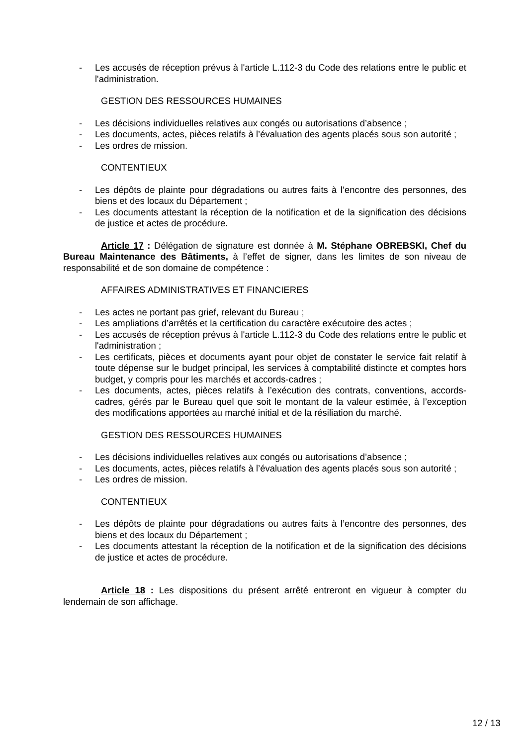- Les accusés de réception prévus à l'article L.112-3 du Code des relations entre le public et l'administration.
GESTION DES RESSOURCES HUMAINES
- Les décisions individuelles relatives aux congés ou autorisations d’absence ;
- Les documents, actes, pièces relatifs à l’évaluation des agents placés sous son autorité ;
- Les ordres de mission.
CONTENTIEUX
- Les dépôts de plainte pour dégradations ou autres faits à l’encontre des personnes, des biens et des locaux du Département ;
- Les documents attestant la réception de la notification et de la signification des décisions de justice et actes de procédure.
Article 17 : Délégation de signature est donnée à M. Stéphane OBREBSKI, Chef du Bureau Maintenance des Bâtiments, à l’effet de signer, dans les limites de son niveau de responsabilité et de son domaine de compétence :
AFFAIRES ADMINISTRATIVES ET FINANCIERES
- Les actes ne portant pas grief, relevant du Bureau ;
- Les ampliations d’arrêtés et la certification du caractère exécutoire des actes ;
- Les accusés de réception prévus à l'article L.112-3 du Code des relations entre le public et l'administration ;
- Les certificats, pièces et documents ayant pour objet de constater le service fait relatif à toute dépense sur le budget principal, les services à comptabilité distincte et comptes hors budget, y compris pour les marchés et accords-cadres ;
- Les documents, actes, pièces relatifs à l’exécution des contrats, conventions, accords-cadres, gérés par le Bureau quel que soit le montant de la valeur estimée, à l’exception des modifications apportées au marché initial et de la résiliation du marché.
GESTION DES RESSOURCES HUMAINES
- Les décisions individuelles relatives aux congés ou autorisations d’absence ;
- Les documents, actes, pièces relatifs à l’évaluation des agents placés sous son autorité ;
- Les ordres de mission.
CONTENTIEUX
- Les dépôts de plainte pour dégradations ou autres faits à l’encontre des personnes, des biens et des locaux du Département ;
- Les documents attestant la réception de la notification et de la signification des décisions de justice et actes de procédure.
Article 18 : Les dispositions du présent arrêté entreront en vigueur à compter du lendemain de son affichage.
12 / 13